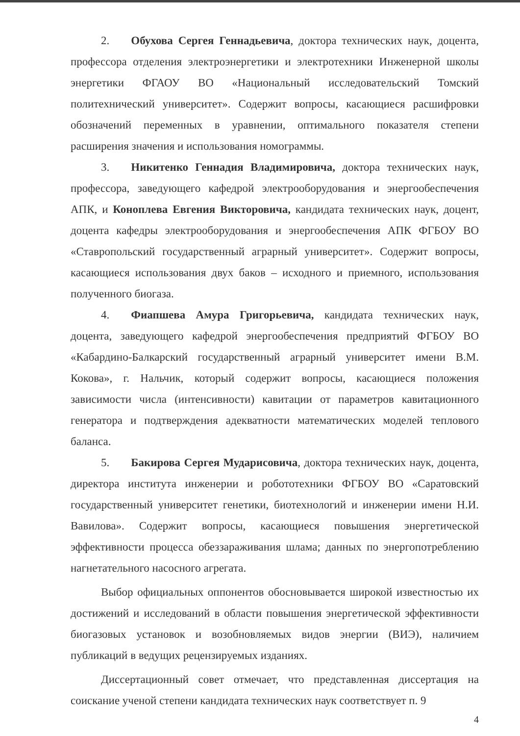2. Обухова Сергея Геннадьевича, доктора технических наук, доцента, профессора отделения электроэнергетики и электротехники Инженерной школы энергетики ФГАОУ ВО «Национальный исследовательский Томский политехнический университет». Содержит вопросы, касающиеся расшифровки обозначений переменных в уравнении, оптимального показателя степени расширения значения и использования номограммы.
3. Никитенко Геннадия Владимировича, доктора технических наук, профессора, заведующего кафедрой электрооборудования и энергообеспечения АПК, и Коноплева Евгения Викторовича, кандидата технических наук, доцент, доцента кафедры электрооборудования и энергообеспечения АПК ФГБОУ ВО «Ставропольский государственный аграрный университет». Содержит вопросы, касающиеся использования двух баков – исходного и приемного, использования полученного биогаза.
4. Фиапшева Амура Григорьевича, кандидата технических наук, доцента, заведующего кафедрой энергообеспечения предприятий ФГБОУ ВО «Кабардино-Балкарский государственный аграрный университет имени В.М. Кокова», г. Нальчик, который содержит вопросы, касающиеся положения зависимости числа (интенсивности) кавитации от параметров кавитационного генератора и подтверждения адекватности математических моделей теплового баланса.
5. Бакирова Сергея Мударисовича, доктора технических наук, доцента, директора института инженерии и робототехники ФГБОУ ВО «Саратовский государственный университет генетики, биотехнологий и инженерии имени Н.И. Вавилова». Содержит вопросы, касающиеся повышения энергетической эффективности процесса обеззараживания шлама; данных по энергопотреблению нагнетательного насосного агрегата.
Выбор официальных оппонентов обосновывается широкой известностью их достижений и исследований в области повышения энергетической эффективности биогазовых установок и возобновляемых видов энергии (ВИЭ), наличием публикаций в ведущих рецензируемых изданиях.
Диссертационный совет отмечает, что представленная диссертация на соискание ученой степени кандидата технических наук соответствует п. 9
4